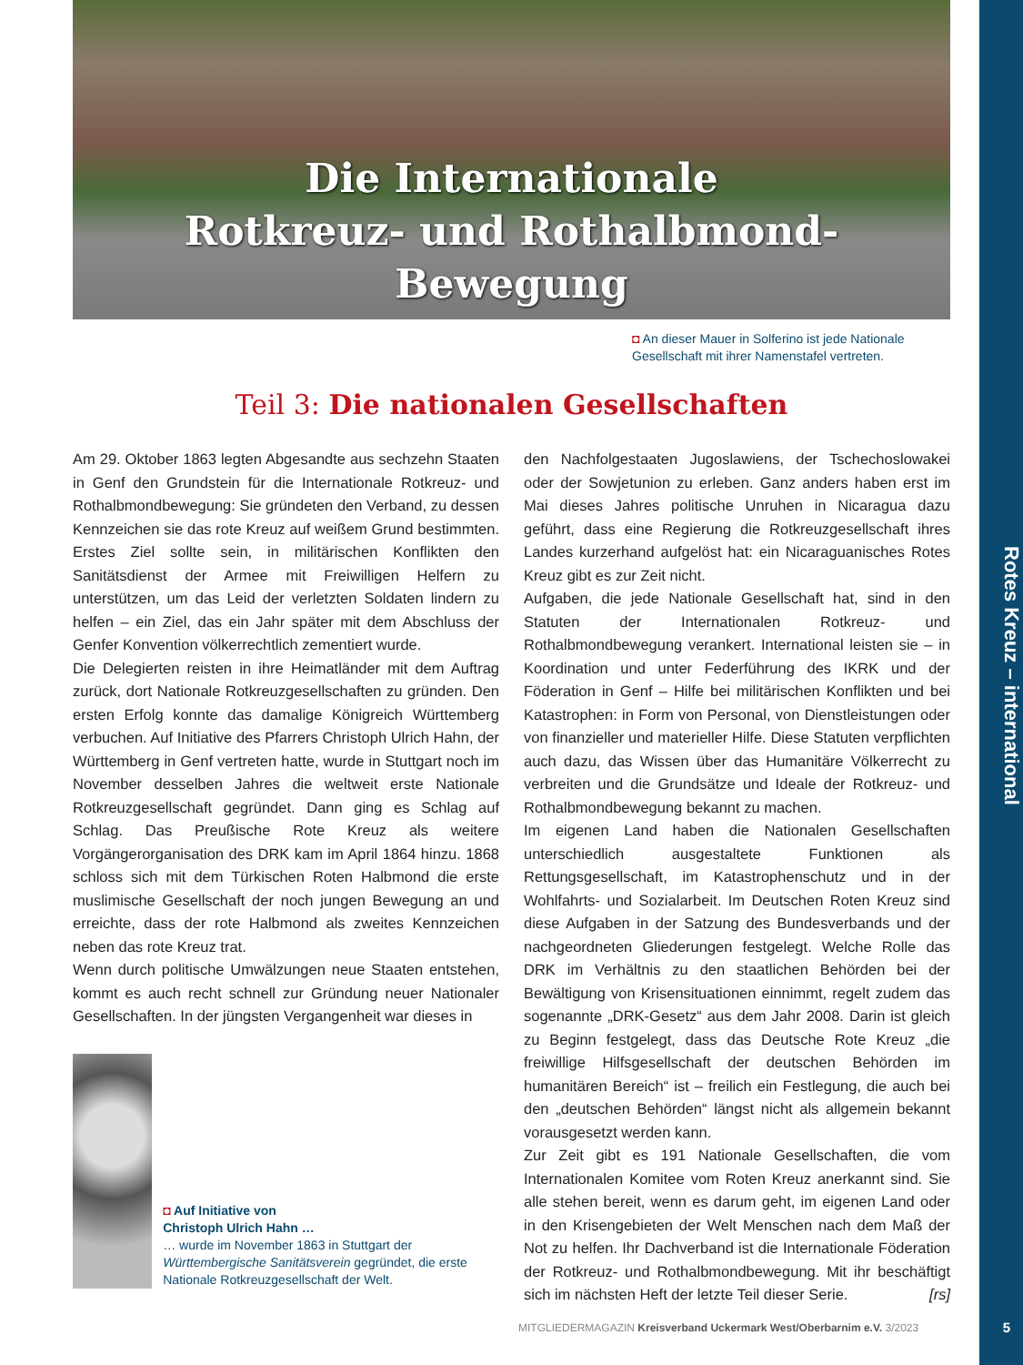Die Internationale
Rotkreuz- und Rothalbmond-Bewegung
◘ An dieser Mauer in Solferino ist jede Nationale Gesellschaft mit ihrer Namenstafel vertreten.
Teil 3: Die nationalen Gesellschaften
Am 29. Oktober 1863 legten Abgesandte aus sechzehn Staaten in Genf den Grundstein für die Internationale Rotkreuz- und Rothalbmondbewegung: Sie gründeten den Verband, zu dessen Kennzeichen sie das rote Kreuz auf weißem Grund bestimmten. Erstes Ziel sollte sein, in militärischen Konflikten den Sanitätsdienst der Armee mit Freiwilligen Helfern zu unterstützen, um das Leid der verletzten Soldaten lindern zu helfen – ein Ziel, das ein Jahr später mit dem Abschluss der Genfer Konvention völkerrechtlich zementiert wurde.
Die Delegierten reisten in ihre Heimatländer mit dem Auftrag zurück, dort Nationale Rotkreuzgesellschaften zu gründen. Den ersten Erfolg konnte das damalige Königreich Württemberg verbuchen. Auf Initiative des Pfarrers Christoph Ulrich Hahn, der Württemberg in Genf vertreten hatte, wurde in Stuttgart noch im November desselben Jahres die weltweit erste Nationale Rotkreuzgesellschaft gegründet. Dann ging es Schlag auf Schlag. Das Preußische Rote Kreuz als weitere Vorgängerorganisation des DRK kam im April 1864 hinzu. 1868 schloss sich mit dem Türkischen Roten Halbmond die erste muslimische Gesellschaft der noch jungen Bewegung an und erreichte, dass der rote Halbmond als zweites Kennzeichen neben das rote Kreuz trat.
Wenn durch politische Umwälzungen neue Staaten entstehen, kommt es auch recht schnell zur Gründung neuer Nationaler Gesellschaften. In der jüngsten Vergangenheit war dieses in
◘ Auf Initiative von
Christoph Ulrich Hahn …
… wurde im November 1863 in Stuttgart der Württembergische Sanitätsverein gegründet, die erste Nationale Rotkreuzgesellschaft der Welt.
den Nachfolgestaaten Jugoslawiens, der Tschechoslowakei oder der Sowjetunion zu erleben. Ganz anders haben erst im Mai dieses Jahres politische Unruhen in Nicaragua dazu geführt, dass eine Regierung die Rotkreuzgesellschaft ihres Landes kurzerhand aufgelöst hat: ein Nicaraguanisches Rotes Kreuz gibt es zur Zeit nicht.
Aufgaben, die jede Nationale Gesellschaft hat, sind in den Statuten der Internationalen Rotkreuz- und Rothalbmondbewegung verankert. International leisten sie – in Koordination und unter Federführung des IKRK und der Föderation in Genf – Hilfe bei militärischen Konflikten und bei Katastrophen: in Form von Personal, von Dienstleistungen oder von finanzieller und materieller Hilfe. Diese Statuten verpflichten auch dazu, das Wissen über das Humanitäre Völkerrecht zu verbreiten und die Grundsätze und Ideale der Rotkreuz- und Rothalbmondbewegung bekannt zu machen.
Im eigenen Land haben die Nationalen Gesellschaften unterschiedlich ausgestaltete Funktionen als Rettungsgesellschaft, im Katastrophenschutz und in der Wohlfahrts- und Sozialarbeit. Im Deutschen Roten Kreuz sind diese Aufgaben in der Satzung des Bundesverbands und der nachgeordneten Gliederungen festgelegt. Welche Rolle das DRK im Verhältnis zu den staatlichen Behörden bei der Bewältigung von Krisensituationen einnimmt, regelt zudem das sogenannte „DRK-Gesetz“ aus dem Jahr 2008. Darin ist gleich zu Beginn festgelegt, dass das Deutsche Rote Kreuz „die freiwillige Hilfsgesellschaft der deutschen Behörden im humanitären Bereich“ ist – freilich ein Festlegung, die auch bei den „deutschen Behörden“ längst nicht als allgemein bekannt vorausgesetzt werden kann.
Zur Zeit gibt es 191 Nationale Gesellschaften, die vom Internationalen Komitee vom Roten Kreuz anerkannt sind. Sie alle stehen bereit, wenn es darum geht, im eigenen Land oder in den Krisengebieten der Welt Menschen nach dem Maß der Not zu helfen. Ihr Dachverband ist die Internationale Föderation der Rotkreuz- und Rothalbmondbewegung. Mit ihr beschäftigt sich im nächsten Heft der letzte Teil dieser Serie. [rs]
Rotes Kreuz – international
MITGLIEDERMAGAZIN Kreisverband Uckermark West/Oberbarnim e.V. 3/2023
5